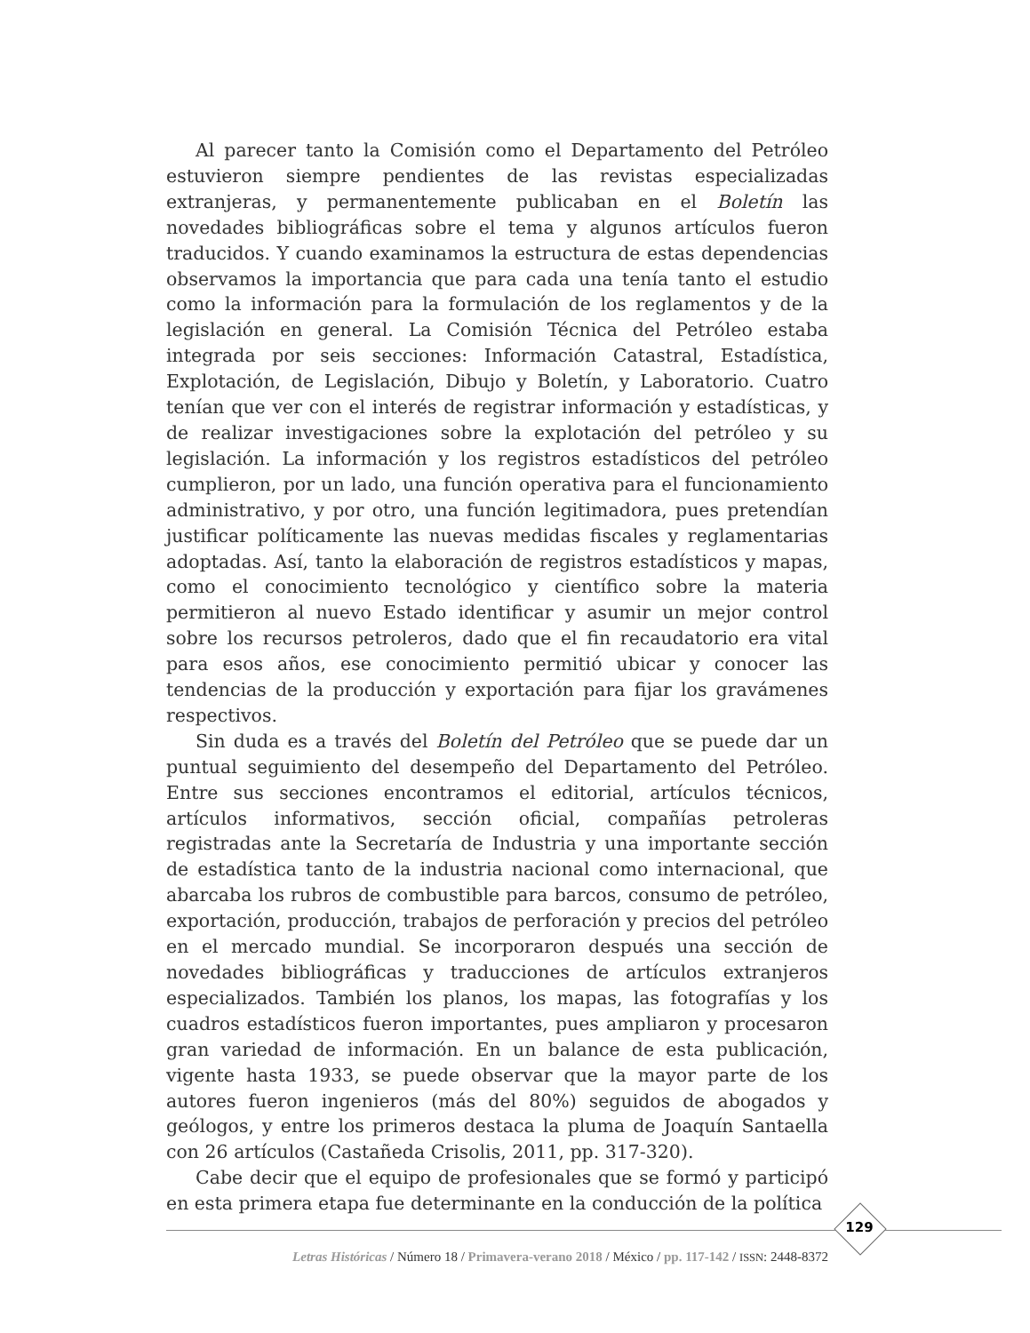Al parecer tanto la Comisión como el Departamento del Petróleo estuvieron siempre pendientes de las revistas especializadas extranjeras, y permanentemente publicaban en el Boletín las novedades bibliográficas sobre el tema y algunos artículos fueron traducidos. Y cuando examinamos la estructura de estas dependencias observamos la importancia que para cada una tenía tanto el estudio como la información para la formulación de los reglamentos y de la legislación en general. La Comisión Técnica del Petróleo estaba integrada por seis secciones: Información Catastral, Estadística, Explotación, de Legislación, Dibujo y Boletín, y Laboratorio. Cuatro tenían que ver con el interés de registrar información y estadísticas, y de realizar investigaciones sobre la explotación del petróleo y su legislación. La información y los registros estadísticos del petróleo cumplieron, por un lado, una función operativa para el funcionamiento administrativo, y por otro, una función legitimadora, pues pretendían justificar políticamente las nuevas medidas fiscales y reglamentarias adoptadas. Así, tanto la elaboración de registros estadísticos y mapas, como el conocimiento tecnológico y científico sobre la materia permitieron al nuevo Estado identificar y asumir un mejor control sobre los recursos petroleros, dado que el fin recaudatorio era vital para esos años, ese conocimiento permitió ubicar y conocer las tendencias de la producción y exportación para fijar los gravámenes respectivos.
Sin duda es a través del Boletín del Petróleo que se puede dar un puntual seguimiento del desempeño del Departamento del Petróleo. Entre sus secciones encontramos el editorial, artículos técnicos, artículos informativos, sección oficial, compañías petroleras registradas ante la Secretaría de Industria y una importante sección de estadística tanto de la industria nacional como internacional, que abarcaba los rubros de combustible para barcos, consumo de petróleo, exportación, producción, trabajos de perforación y precios del petróleo en el mercado mundial. Se incorporaron después una sección de novedades bibliográficas y traducciones de artículos extranjeros especializados. También los planos, los mapas, las fotografías y los cuadros estadísticos fueron importantes, pues ampliaron y procesaron gran variedad de información. En un balance de esta publicación, vigente hasta 1933, se puede observar que la mayor parte de los autores fueron ingenieros (más del 80%) seguidos de abogados y geólogos, y entre los primeros destaca la pluma de Joaquín Santaella con 26 artículos (Castañeda Crisolis, 2011, pp. 317-320).
Cabe decir que el equipo de profesionales que se formó y participó en esta primera etapa fue determinante en la conducción de la política
129
Letras Históricas / Número 18 / Primavera-verano 2018 / México / pp. 117-142 / ISSN: 2448-8372